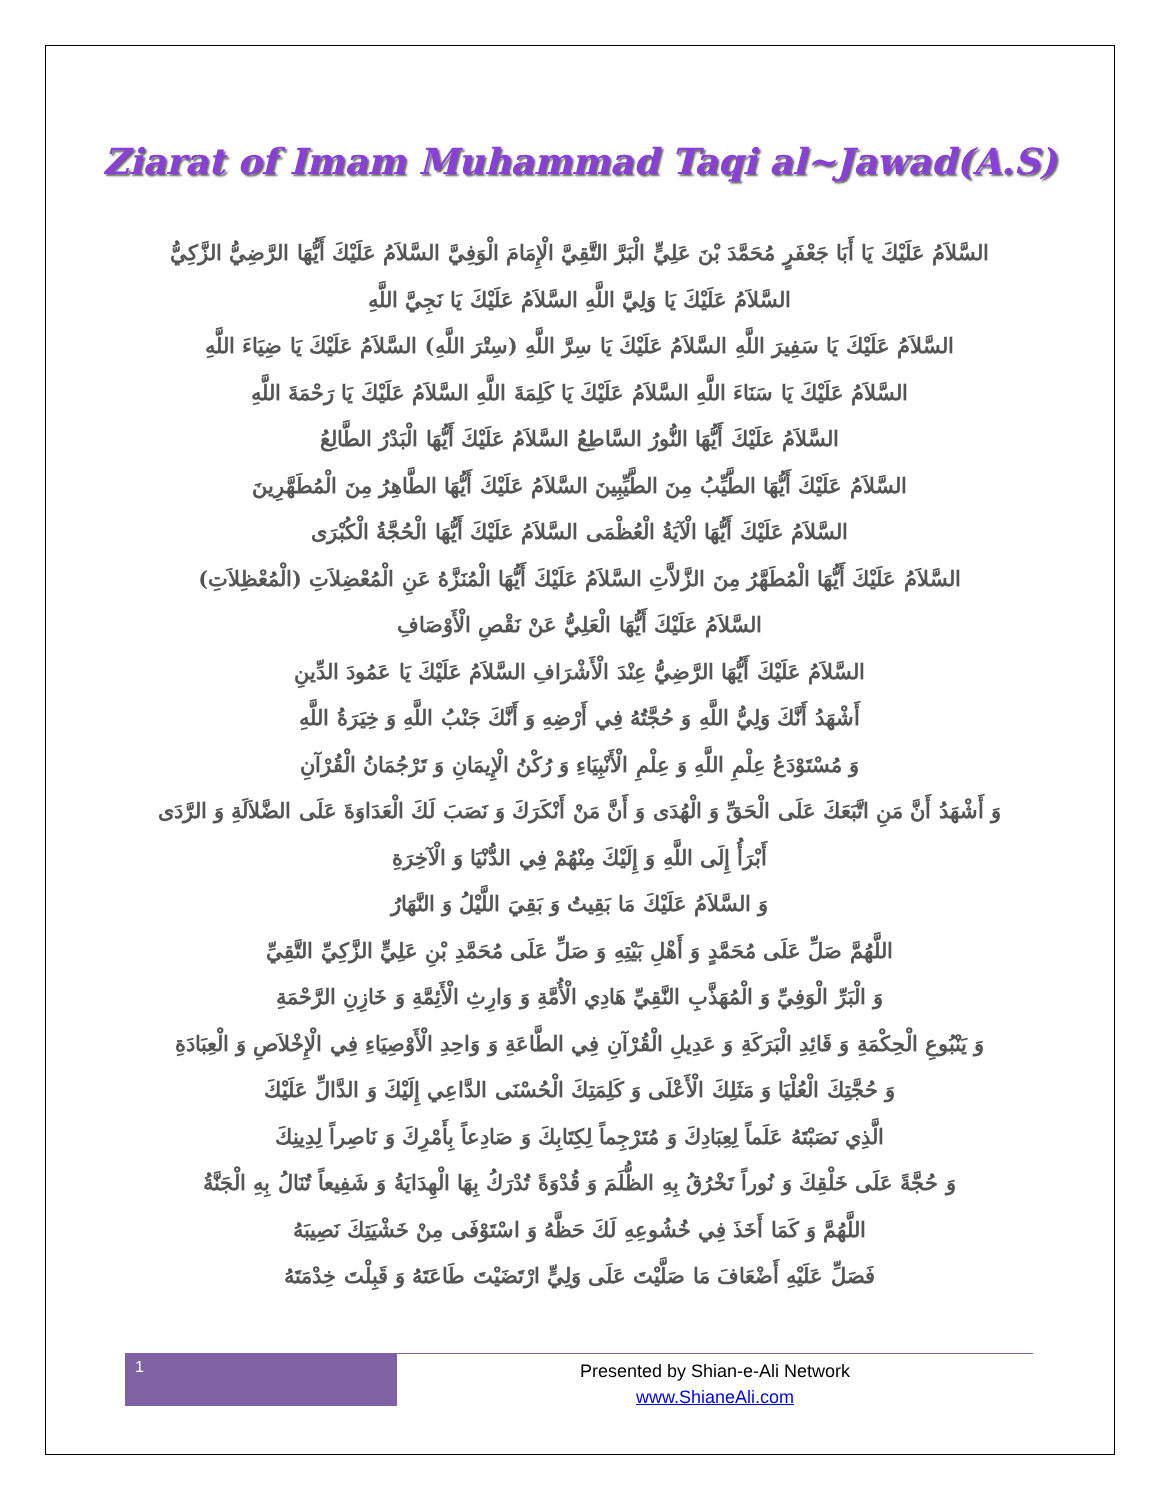Ziarat of Imam Muhammad Taqi al~Jawad(A.S)
السَّلاَمُ عَلَيْكَ يَا أَبَا جَعْفَرٍ مُحَمَّدَ بْنَ عَلِيٍّ الْبَرَّ التَّقِيَّ الْإِمَامَ الْوَفِيَّ السَّلاَمُ عَلَيْكَ أَيُّهَا الرَّضِيُّ الزَّكِيُّ
السَّلاَمُ عَلَيْكَ يَا وَلِيَّ اللَّهِ السَّلاَمُ عَلَيْكَ يَا نَجِيَّ اللَّهِ
السَّلاَمُ عَلَيْكَ يَا سَفِيرَ اللَّهِ السَّلاَمُ عَلَيْكَ يَا سِرَّ اللَّهِ (سِتْرَ اللَّهِ) السَّلاَمُ عَلَيْكَ يَا ضِيَاءَ اللَّهِ
السَّلاَمُ عَلَيْكَ يَا سَنَاءَ اللَّهِ السَّلاَمُ عَلَيْكَ يَا كَلِمَةَ اللَّهِ السَّلاَمُ عَلَيْكَ يَا رَحْمَةَ اللَّهِ
السَّلاَمُ عَلَيْكَ أَيُّهَا النُّورُ السَّاطِعُ السَّلاَمُ عَلَيْكَ أَيُّهَا الْبَدْرُ الطَّالِعُ
السَّلاَمُ عَلَيْكَ أَيُّهَا الطَّيِّبُ مِنَ الطَّيِّبِينَ السَّلاَمُ عَلَيْكَ أَيُّهَا الطَّاهِرُ مِنَ الْمُطَهَّرِينَ
السَّلاَمُ عَلَيْكَ أَيُّهَا الْآيَةُ الْعُظْمَى السَّلاَمُ عَلَيْكَ أَيُّهَا الْحُجَّةُ الْكُبْرَى
السَّلاَمُ عَلَيْكَ أَيُّهَا الْمُطَهَّرُ مِنَ الزَّلاَّتِ السَّلاَمُ عَلَيْكَ أَيُّهَا الْمُنَزَّهُ عَنِ الْمُعْضِلاَتِ (الْمُعْظِلاَتِ)
السَّلاَمُ عَلَيْكَ أَيُّهَا الْعَلِيُّ عَنْ نَقْصِ الْأَوْصَافِ
السَّلاَمُ عَلَيْكَ أَيُّهَا الرَّضِيُّ عِنْدَ الْأَشْرَافِ السَّلاَمُ عَلَيْكَ يَا عَمُودَ الدِّينِ
أَشْهَدُ أَنَّكَ وَلِيُّ اللَّهِ وَ حُجَّتُهُ فِي أَرْضِهِ وَ أَنَّكَ جَنْبُ اللَّهِ وَ خِيَرَةُ اللَّهِ
وَ مُسْتَوْدَعُ عِلْمِ اللَّهِ وَ عِلْمِ الْأَنْبِيَاءِ وَ رُكْنُ الْإِيمَانِ وَ تَرْجُمَانُ الْقُرْآنِ
وَ أَشْهَدُ أَنَّ مَنِ اتَّبَعَكَ عَلَى الْحَقِّ وَ الْهُدَى وَ أَنَّ مَنْ أَنْكَرَكَ وَ نَصَبَ لَكَ الْعَدَاوَةَ عَلَى الضَّلاَلَةِ وَ الرَّدَى
أَبْرَأُ إِلَى اللَّهِ وَ إِلَيْكَ مِنْهُمْ فِي الدُّنْيَا وَ الْآخِرَةِ
وَ السَّلاَمُ عَلَيْكَ مَا بَقِيتُ وَ بَقِيَ اللَّيْلُ وَ النَّهَارُ
اللَّهُمَّ صَلِّ عَلَى مُحَمَّدٍ وَ أَهْلِ بَيْتِهِ وَ صَلِّ عَلَى مُحَمَّدِ بْنِ عَلِيٍّ الزَّكِيِّ التَّقِيِّ
وَ الْبَرِّ الْوَفِيِّ وَ الْمُهَذَّبِ النَّقِيِّ هَادِي الْأُمَّةِ وَ وَارِثِ الْأَئِمَّةِ وَ خَازِنِ الرَّحْمَةِ
وَ يَنْبُوعِ الْحِكْمَةِ وَ قَائِدِ الْبَرَكَةِ وَ عَدِيلِ الْقُرْآنِ فِي الطَّاعَةِ وَ وَاحِدِ الْأَوْصِيَاءِ فِي الْإِخْلاَصِ وَ الْعِبَادَةِ
وَ حُجَّتِكَ الْعُلْيَا وَ مَثَلِكَ الْأَعْلَى وَ كَلِمَتِكَ الْحُسْنَى الدَّاعِي إِلَيْكَ وَ الدَّالِّ عَلَيْكَ
الَّذِي نَصَبْتَهُ عَلَماً لِعِبَادِكَ وَ مُتَرْجِماً لِكِتَابِكَ وَ صَادِعاً بِأَمْرِكَ وَ نَاصِراً لِدِينِكَ
وَ حُجَّةً عَلَى خَلْقِكَ وَ نُوراً تَخْرُقُ بِهِ الظُّلَمَ وَ قُدْوَةً تُدْرَكُ بِهَا الْهِدَايَةُ وَ شَفِيعاً تُنَالُ بِهِ الْجَنَّةُ
اللَّهُمَّ وَ كَمَا أَخَذَ فِي خُشُوعِهِ لَكَ حَظَّهُ وَ اسْتَوْفَى مِنْ خَشْيَتِكَ نَصِيبَهُ
فَصَلِّ عَلَيْهِ أَضْعَافَ مَا صَلَّيْتَ عَلَى وَلِيٍّ ارْتَضَيْتَ طَاعَتَهُ وَ قَبِلْتَ خِدْمَتَهُ
1
Presented by Shian-e-Ali Network
www.ShianeAli.com